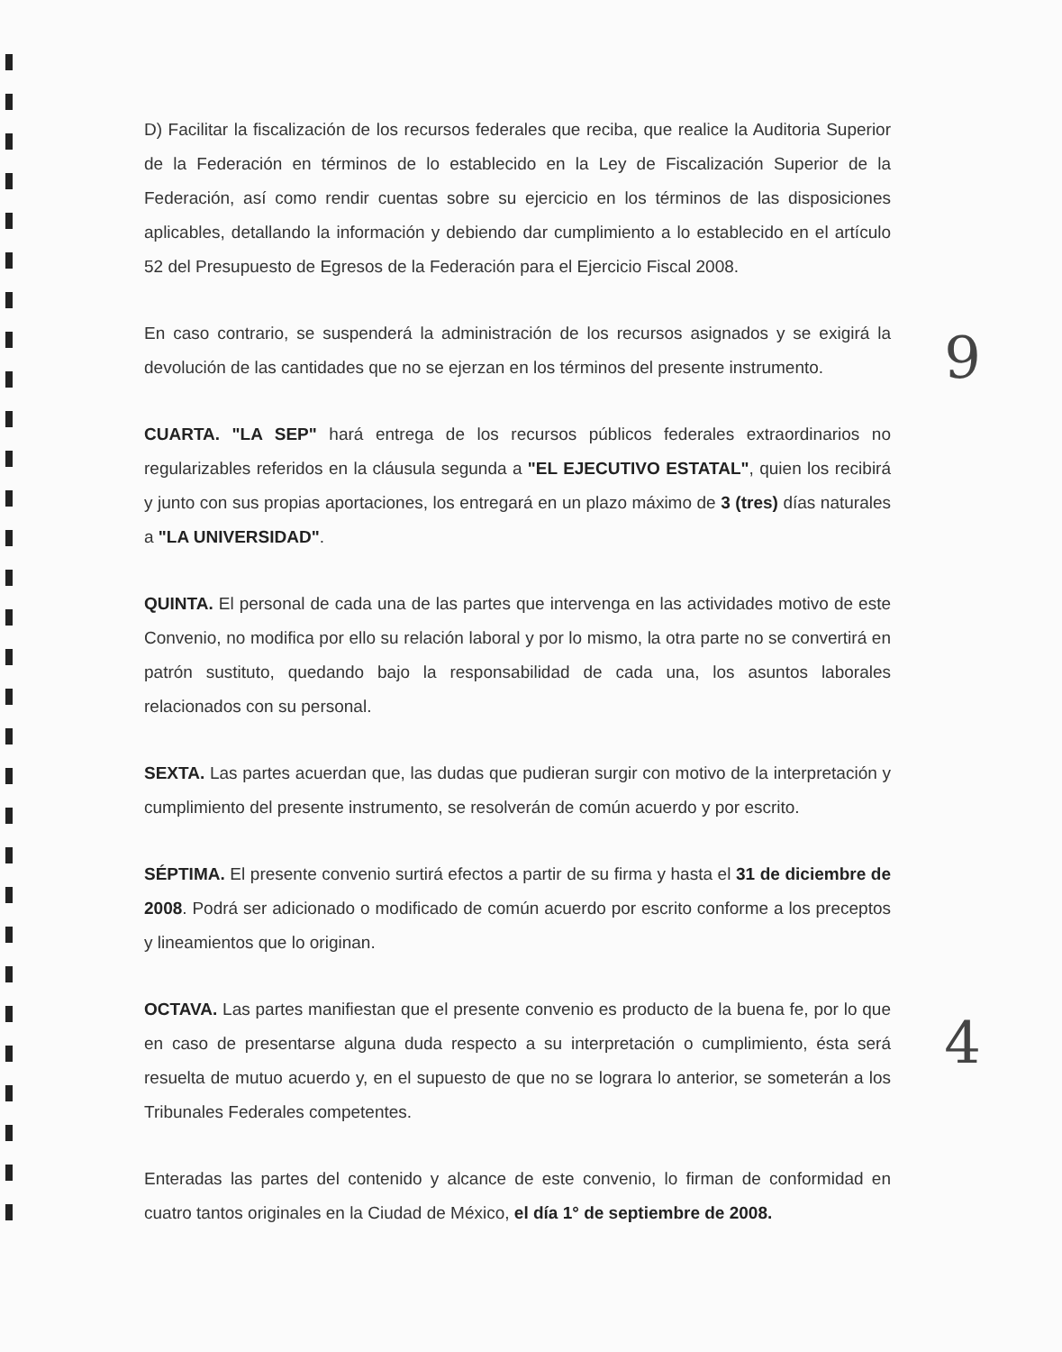9
4
D) Facilitar la fiscalización de los recursos federales que reciba, que realice la Auditoria Superior de la Federación en términos de lo establecido en la Ley de Fiscalización Superior de la Federación, así como rendir cuentas sobre su ejercicio en los términos de las disposiciones aplicables, detallando la información y debiendo dar cumplimiento a lo establecido en el artículo 52 del Presupuesto de Egresos de la Federación para el Ejercicio Fiscal 2008.
En caso contrario, se suspenderá la administración de los recursos asignados y se exigirá la devolución de las cantidades que no se ejerzan en los términos del presente instrumento.
CUARTA. "LA SEP" hará entrega de los recursos públicos federales extraordinarios no regularizables referidos en la cláusula segunda a "EL EJECUTIVO ESTATAL", quien los recibirá y junto con sus propias aportaciones, los entregará en un plazo máximo de 3 (tres) días naturales a "LA UNIVERSIDAD".
QUINTA. El personal de cada una de las partes que intervenga en las actividades motivo de este Convenio, no modifica por ello su relación laboral y por lo mismo, la otra parte no se convertirá en patrón sustituto, quedando bajo la responsabilidad de cada una, los asuntos laborales relacionados con su personal.
SEXTA. Las partes acuerdan que, las dudas que pudieran surgir con motivo de la interpretación y cumplimiento del presente instrumento, se resolverán de común acuerdo y por escrito.
SÉPTIMA. El presente convenio surtirá efectos a partir de su firma y hasta el 31 de diciembre de 2008. Podrá ser adicionado o modificado de común acuerdo por escrito conforme a los preceptos y lineamientos que lo originan.
OCTAVA. Las partes manifiestan que el presente convenio es producto de la buena fe, por lo que en caso de presentarse alguna duda respecto a su interpretación o cumplimiento, ésta será resuelta de mutuo acuerdo y, en el supuesto de que no se lograra lo anterior, se someterán a los Tribunales Federales competentes.
Enteradas las partes del contenido y alcance de este convenio, lo firman de conformidad en cuatro tantos originales en la Ciudad de México, el día 1° de septiembre de 2008.